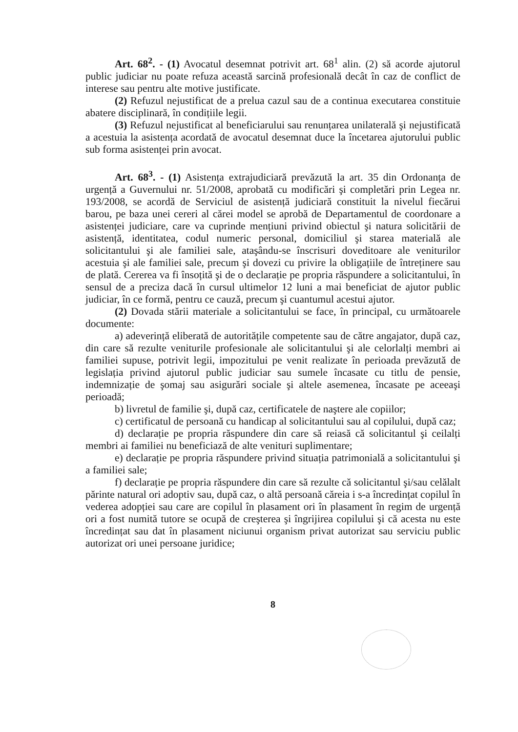Art. 68<sup>2</sup>. - (1) Avocatul desemnat potrivit art. 68<sup>1</sup> alin. (2) să acorde ajutorul public judiciar nu poate refuza această sarcină profesională decât în caz de conflict de interese sau pentru alte motive justificate.
(2) Refuzul nejustificat de a prelua cazul sau de a continua executarea constituie abatere disciplinară, în condițiile legii.
(3) Refuzul nejustificat al beneficiarului sau renunțarea unilaterală şi nejustificată a acestuia la asistența acordată de avocatul desemnat duce la încetarea ajutorului public sub forma asistenței prin avocat.
Art. 68<sup>3</sup>. - (1) Asistența extrajudiciară prevăzută la art. 35 din Ordonanța de urgență a Guvernului nr. 51/2008, aprobată cu modificări şi completări prin Legea nr. 193/2008, se acordă de Serviciul de asistență judiciară constituit la nivelul fiecărui barou, pe baza unei cereri al cărei model se aprobă de Departamentul de coordonare a asistenței judiciare, care va cuprinde mențiuni privind obiectul şi natura solicitării de asistență, identitatea, codul numeric personal, domiciliul şi starea materială ale solicitantului şi ale familiei sale, ataşându-se înscrisuri doveditoare ale veniturilor acestuia şi ale familiei sale, precum şi dovezi cu privire la obligațiile de întreținere sau de plată. Cererea va fi însoțită şi de o declarație pe propria răspundere a solicitantului, în sensul de a preciza dacă în cursul ultimelor 12 luni a mai beneficiat de ajutor public judiciar, în ce formă, pentru ce cauză, precum şi cuantumul acestui ajutor.
(2) Dovada stării materiale a solicitantului se face, în principal, cu următoarele documente:
a) adeverință eliberată de autoritățile competente sau de către angajator, după caz, din care să rezulte veniturile profesionale ale solicitantului şi ale celorlalți membri ai familiei supuse, potrivit legii, impozitului pe venit realizate în perioada prevăzută de legislația privind ajutorul public judiciar sau sumele încasate cu titlu de pensie, indemnizație de şomaj sau asigurări sociale şi altele asemenea, încasate pe aceeaşi perioadă;
b) livretul de familie şi, după caz, certificatele de naştere ale copiilor;
c) certificatul de persoană cu handicap al solicitantului sau al copilului, după caz;
d) declarație pe propria răspundere din care să reiasă că solicitantul şi ceilalți membri ai familiei nu beneficiază de alte venituri suplimentare;
e) declarație pe propria răspundere privind situația patrimonială a solicitantului şi a familiei sale;
f) declarație pe propria răspundere din care să rezulte că solicitantul şi/sau celălalt părinte natural ori adoptiv sau, după caz, o altă persoană căreia i s-a încredințat copilul în vederea adopției sau care are copilul în plasament ori în plasament în regim de urgență ori a fost numită tutore se ocupă de creşterea şi îngrijirea copilului şi că acesta nu este încredințat sau dat în plasament niciunui organism privat autorizat sau serviciu public autorizat ori unei persoane juridice;
8